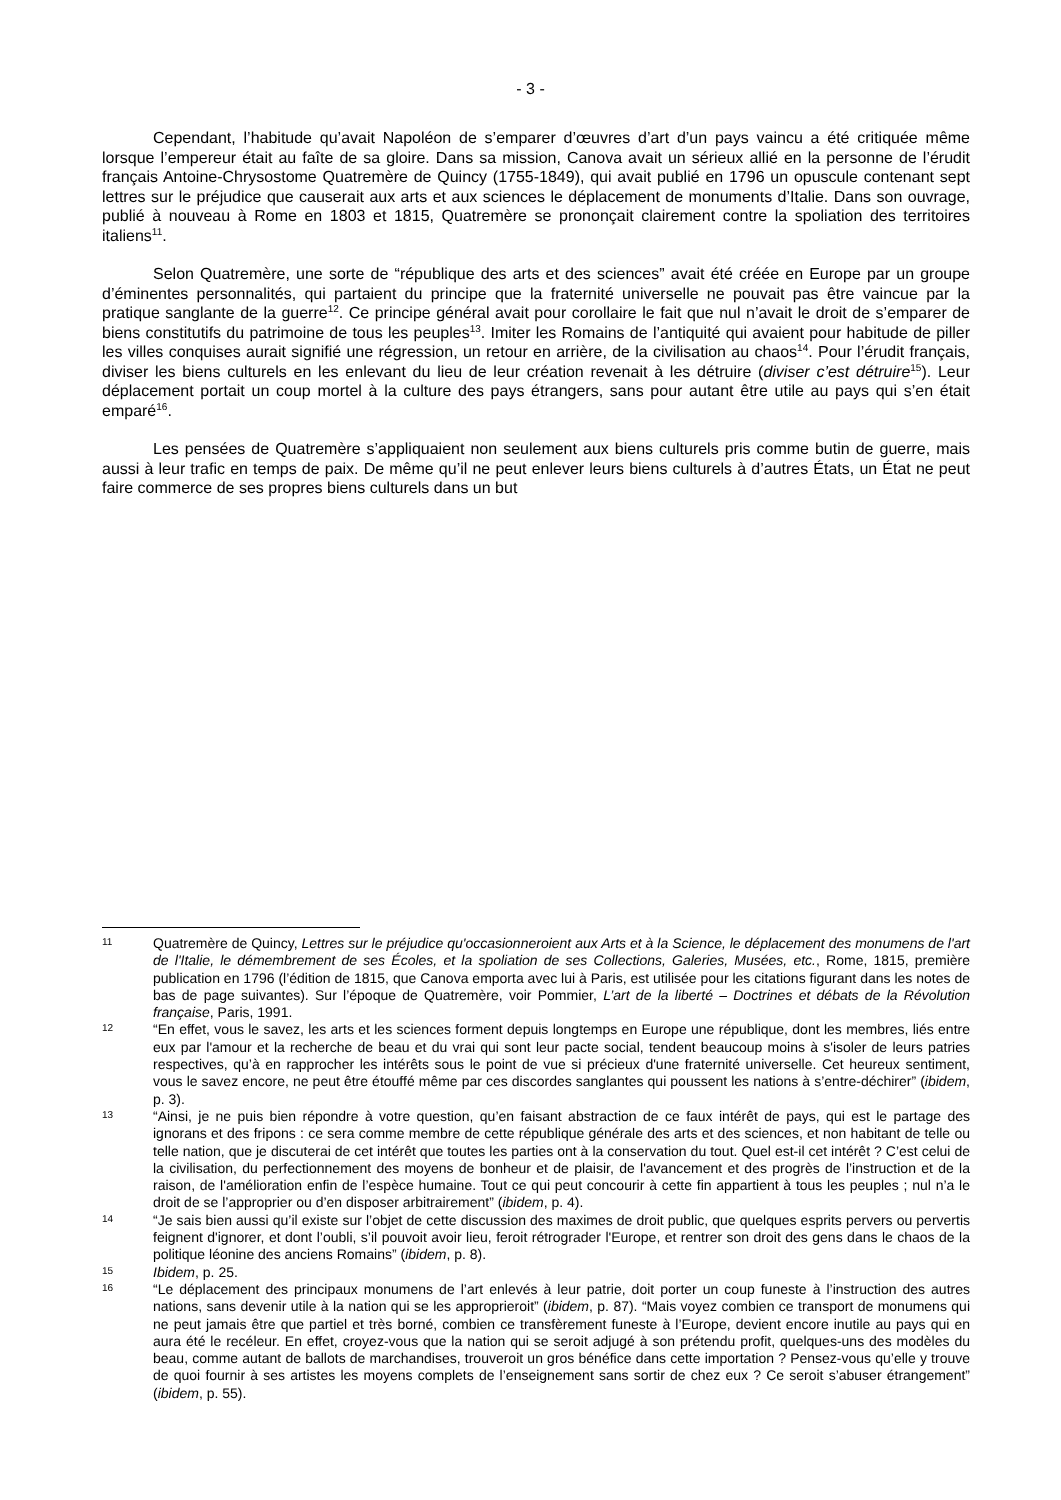- 3 -
Cependant, l’habitude qu’avait Napoléon de s’emparer d’œuvres d’art d’un pays vaincu a été critiquée même lorsque l’empereur était au faîte de sa gloire. Dans sa mission, Canova avait un sérieux allié en la personne de l’érudit français Antoine-Chrysostome Quatremère de Quincy (1755-1849), qui avait publié en 1796 un opuscule contenant sept lettres sur le préjudice que causerait aux arts et aux sciences le déplacement de monuments d’Italie. Dans son ouvrage, publié à nouveau à Rome en 1803 et 1815, Quatremère se prononçait clairement contre la spoliation des territoires italiens<sup>11</sup>.
Selon Quatremère, une sorte de “république des arts et des sciences” avait été créée en Europe par un groupe d’éminentes personnalités, qui partaient du principe que la fraternité universelle ne pouvait pas être vaincue par la pratique sanglante de la guerre<sup>12</sup>. Ce principe général avait pour corollaire le fait que nul n’avait le droit de s’emparer de biens constitutifs du patrimoine de tous les peuples<sup>13</sup>. Imiter les Romains de l’antiquité qui avaient pour habitude de piller les villes conquises aurait signifié une régression, un retour en arrière, de la civilisation au chaos<sup>14</sup>. Pour l’érudit français, diviser les biens culturels en les enlevant du lieu de leur création revenait à les détruire (diviser c’est détruire<sup>15</sup>). Leur déplacement portait un coup mortel à la culture des pays étrangers, sans pour autant être utile au pays qui s’en était emparé<sup>16</sup>.
Les pensées de Quatremère s’appliquaient non seulement aux biens culturels pris comme butin de guerre, mais aussi à leur trafic en temps de paix. De même qu’il ne peut enlever leurs biens culturels à d’autres États, un État ne peut faire commerce de ses propres biens culturels dans un but
11
Quatremère de Quincy, Lettres sur le préjudice qu'occasionneroient aux Arts et à la Science, le déplacement des monumens de l'art de l'Italie, le démembrement de ses Écoles, et la spoliation de ses Collections, Galeries, Musées, etc., Rome, 1815, première publication en 1796 (l’édition de 1815, que Canova emporta avec lui à Paris, est utilisée pour les citations figurant dans les notes de bas de page suivantes). Sur l’époque de Quatremère, voir Pommier, L’art de la liberté – Doctrines et débats de la Révolution française, Paris, 1991.
12
“En effet, vous le savez, les arts et les sciences forment depuis longtemps en Europe une république, dont les membres, liés entre eux par l'amour et la recherche de beau et du vrai qui sont leur pacte social, tendent beaucoup moins à s'isoler de leurs patries respectives, qu’à en rapprocher les intérêts sous le point de vue si précieux d'une fraternité universelle. Cet heureux sentiment, vous le savez encore, ne peut être étouffé même par ces discordes sanglantes qui poussent les nations à s’entre-déchirer” (ibidem, p. 3).
13
“Ainsi, je ne puis bien répondre à votre question, qu’en faisant abstraction de ce faux intérêt de pays, qui est le partage des ignorans et des fripons : ce sera comme membre de cette république générale des arts et des sciences, et non habitant de telle ou telle nation, que je discuterai de cet intérêt que toutes les parties ont à la conservation du tout. Quel est-il cet intérêt ? C’est celui de la civilisation, du perfectionnement des moyens de bonheur et de plaisir, de l'avancement et des progrès de l’instruction et de la raison, de l'amélioration enfin de l’espèce humaine. Tout ce qui peut concourir à cette fin appartient à tous les peuples ; nul n’a le droit de se l’approprier ou d’en disposer arbitrairement” (ibidem, p. 4).
14
“Je sais bien aussi qu’il existe sur l’objet de cette discussion des maximes de droit public, que quelques esprits pervers ou pervertis feignent d'ignorer, et dont l’oubli, s’il pouvoit avoir lieu, feroit rétrograder l'Europe, et rentrer son droit des gens dans le chaos de la politique léonine des anciens Romains” (ibidem, p. 8).
15
Ibidem, p. 25.
16
“Le déplacement des principaux monumens de l’art enlevés à leur patrie, doit porter un coup funeste à l’instruction des autres nations, sans devenir utile à la nation qui se les approprieroit” (ibidem, p. 87). “Mais voyez combien ce transport de monumens qui ne peut jamais être que partiel et très borné, combien ce transfèrement funeste à l’Europe, devient encore inutile au pays qui en aura été le recéleur. En effet, croyez-vous que la nation qui se seroit adjugé à son prétendu profit, quelques-uns des modèles du beau, comme autant de ballots de marchandises, trouveroit un gros bénéfice dans cette importation ? Pensez-vous qu’elle y trouve de quoi fournir à ses artistes les moyens complets de l’enseignement sans sortir de chez eux ? Ce seroit s’abuser étrangement” (ibidem, p. 55).